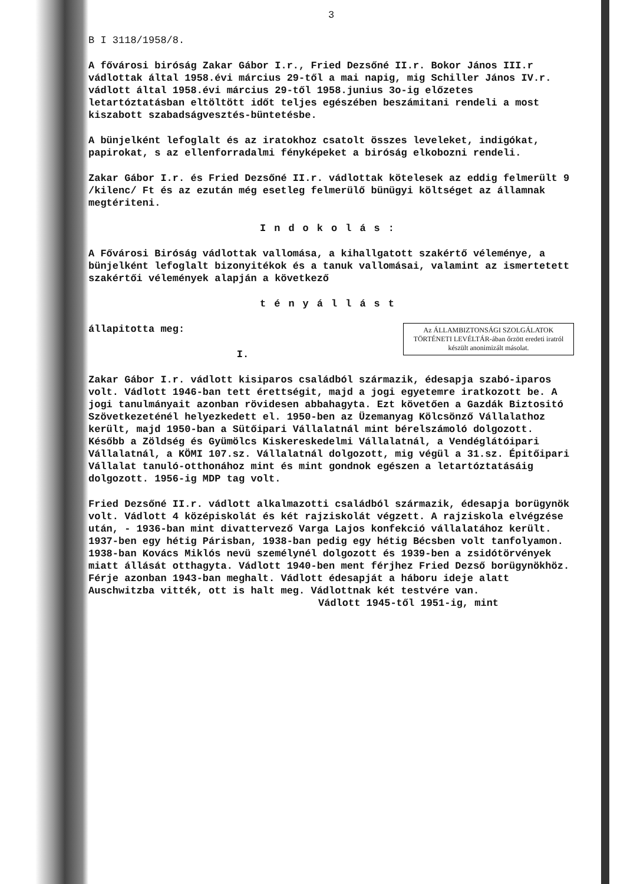3
B I 3118/1958/8.
A fővárosi biróság Zakar Gábor I.r., Fried Dezsőné II.r. Bokor János III.r vádlottak által 1958.évi március 29-től a mai napig, mig Schiller János IV.r. vádlott által 1958.évi március 29-től 1958.junius 3o-ig előzetes letartóztatásban eltöltött időt teljes egészében beszámitani rendeli a most kiszabott szabadságvesztés-büntetésbe.
A bünjelként lefoglalt és az iratokhoz csatolt összes leveleket, indigókat, papirokat, s az ellenforradalmi fényképeket a biróság elkobozni rendeli.
Zakar Gábor I.r. és Fried Dezsőné II.r. vádlottak kötelesek az eddig felmerült 9 /kilenc/ Ft és az ezután még esetleg felmerülő bünügyi költséget az államnak megtériteni.
Indokolás:
A Fővárosi Biróság vádlottak vallomása, a kihallgatott szakértő véleménye, a bünjelként lefoglalt bizonyitékok és a tanuk vallomásai, valamint az ismertetett szakértői vélemények alapján a következő
tényállást
Az ÁLLAMBIZTONSÁGI SZOLGÁLATOK TÖRTÉNETI LEVÉLTÁR-ában őrzött eredeti iratról készült anonimizált másolat.
állapitotta meg:
I.
Zakar Gábor I.r. vádlott kisiparos családból származik, édesapja szabó-iparos volt. Vádlott 1946-ban tett érettségit, majd a jogi egyetemre iratkozott be. A jogi tanulmányait azonban rövidesen abbahagyta. Ezt követően a Gazdák Biztositó Szövetkezeténél helyezkedett el. 1950-ben az Üzemanyag Kölcsönző Vállalathoz került, majd 1950-ban a Sütőipari Vállalatnál mint bérelszámoló dolgozott. Később a Zöldség és Gyümölcs Kiskereskedelmi Vállalatnál, a Vendéglátóipari Vállalatnál, a KÖMI 107.sz. Vállalatnál dolgozott, mig végül a 31.sz. Épitőipari Vállalat tanuló-otthonához mint és mint gondnok egészen a letartóztatásáig dolgozott. 1956-ig MDP tag volt.
Fried Dezsőné II.r. vádlott alkalmazotti családból származik, édesapja borügynök volt. Vádlott 4 középiskolát és két rajziskolát végzett. A rajziskola elvégzése után, - 1936-ban mint divattervező Varga Lajos konfekció vállalatához került. 1937-ben egy hétig Párisban, 1938-ban pedig egy hétig Bécsben volt tanfolyamon. 1938-ban Kovács Miklós nevü személynél dolgozott és 1939-ben a zsidótörvények miatt állását otthagyta. Vádlott 1940-ben ment férjhez Fried Dezső borügynökhöz. Férje azonban 1943-ban meghalt. Vádlott édesapját a háboru ideje alatt Auschwitzba vitték, ott is halt meg. Vádlottnak két testvére van.
Vádlott 1945-től 1951-ig, mint